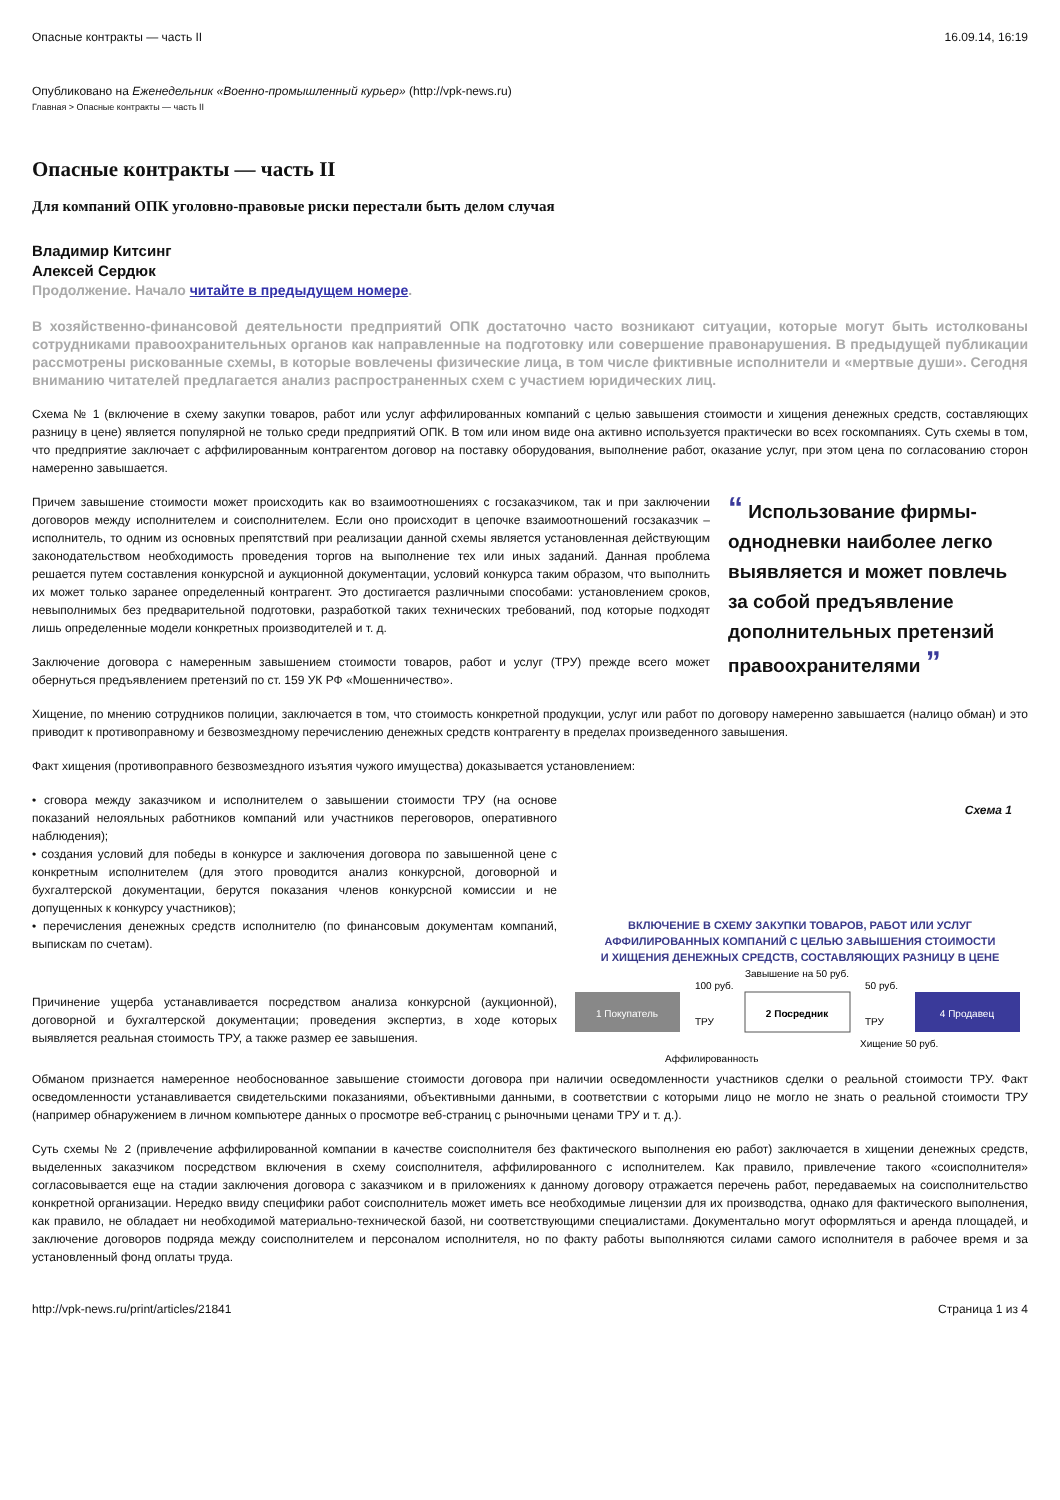Опасные контракты — часть II 16.09.14, 16:19
Опубликовано на Еженедельник «Военно-промышленный курьер» (http://vpk-news.ru)
Главная > Опасные контракты — часть II
Опасные контракты — часть II
Для компаний ОПК уголовно-правовые риски перестали быть делом случая
Владимир Китсинг
Алексей Сердюк
Продолжение. Начало читайте в предыдущем номере.
В хозяйственно-финансовой деятельности предприятий ОПК достаточно часто возникают ситуации, которые могут быть истолкованы сотрудниками правоохранительных органов как направленные на подготовку или совершение правонарушения. В предыдущей публикации рассмотрены рискованные схемы, в которые вовлечены физические лица, в том числе фиктивные исполнители и «мертвые души». Сегодня вниманию читателей предлагается анализ распространенных схем с участием юридических лиц.
Схема № 1 (включение в схему закупки товаров, работ или услуг аффилированных компаний с целью завышения стоимости и хищения денежных средств, составляющих разницу в цене) является популярной не только среди предприятий ОПК. В том или ином виде она активно используется практически во всех госкомпаниях. Суть схемы в том, что предприятие заключает с аффилированным контрагентом договор на поставку оборудования, выполнение работ, оказание услуг, при этом цена по согласованию сторон намеренно завышается.
Причем завышение стоимости может происходить как во взаимоотношениях с госзаказчиком, так и при заключении договоров между исполнителем и соисполнителем. Если оно происходит в цепочке взаимоотношений госзаказчик – исполнитель, то одним из основных препятствий при реализации данной схемы является установленная действующим законодательством необходимость проведения торгов на выполнение тех или иных заданий. Данная проблема решается путем составления конкурсной и аукционной документации, условий конкурса таким образом, что выполнить их может только заранее определенный контрагент. Это достигается различными способами: установлением сроков, невыполнимых без предварительной подготовки, разработкой таких технических требований, под которые подходят лишь определенные модели конкретных производителей и т. д.
Заключение договора с намеренным завышением стоимости товаров, работ и услуг (ТРУ) прежде всего может обернуться предъявлением претензий по ст. 159 УК РФ «Мошенничество».
“ Использование фирмы-однодневки наиболее легко выявляется и может повлечь за собой предъявление дополнительных претензий правоохранителями ”
Хищение, по мнению сотрудников полиции, заключается в том, что стоимость конкретной продукции, услуг или работ по договору намеренно завышается (налицо обман) и это приводит к противоправному и безвозмездному перечислению денежных средств контрагенту в пределах произведенного завышения.
Факт хищения (противоправного безвозмездного изъятия чужого имущества) доказывается установлением:
• сговора между заказчиком и исполнителем о завышении стоимости ТРУ (на основе показаний нелояльных работников компаний или участников переговоров, оперативного наблюдения);
• создания условий для победы в конкурсе и заключения договора по завышенной цене с конкретным исполнителем (для этого проводится анализ конкурсной, договорной и бухгалтерской документации, берутся показания членов конкурсной комиссии и не допущенных к конкурсу участников);
• перечисления денежных средств исполнителю (по финансовым документам компаний, выпискам по счетам).
Причинение ущерба устанавливается посредством анализа конкурсной (аукционной), договорной и бухгалтерской документации; проведения экспертиз, в ходе которых выявляется реальная стоимость ТРУ, а также размер ее завышения.
Схема 1
ВКЛЮЧЕНИЕ В СХЕМУ ЗАКУПКИ ТОВАРОВ, РАБОТ ИЛИ УСЛУГ
АФФИЛИРОВАННЫХ КОМПАНИЙ С ЦЕЛЬЮ ЗАВЫШЕНИЯ СТОИМОСТИ
И ХИЩЕНИЯ ДЕНЕЖНЫХ СРЕДСТВ, СОСТАВЛЯЮЩИХ РАЗНИЦУ В ЦЕНЕ
Завышение на 50 руб.
1 Покупатель
2 Посредник
4 Продавец
100 руб.
ТРУ
50 руб.
ТРУ
Хищение 50 руб.
Аффилированность
Обманом признается намеренное необоснованное завышение стоимости договора при наличии осведомленности участников сделки о реальной стоимости ТРУ. Факт осведомленности устанавливается свидетельскими показаниями, объективными данными, в соответствии с которыми лицо не могло не знать о реальной стоимости ТРУ (например обнаружением в личном компьютере данных о просмотре веб-страниц с рыночными ценами ТРУ и т. д.).
Суть схемы № 2 (привлечение аффилированной компании в качестве соисполнителя без фактического выполнения ею работ) заключается в хищении денежных средств, выделенных заказчиком посредством включения в схему соисполнителя, аффилированного с исполнителем. Как правило, привлечение такого «соисполнителя» согласовывается еще на стадии заключения договора с заказчиком и в приложениях к данному договору отражается перечень работ, передаваемых на соисполнительство конкретной организации. Нередко ввиду специфики работ соисполнитель может иметь все необходимые лицензии для их производства, однако для фактического выполнения, как правило, не обладает ни необходимой материально-технической базой, ни соответствующими специалистами. Документально могут оформляться и аренда площадей, и заключение договоров подряда между соисполнителем и персоналом исполнителя, но по факту работы выполняются силами самого исполнителя в рабочее время и за установленный фонд оплаты труда.
http://vpk-news.ru/print/articles/21841 Страница 1 из 4